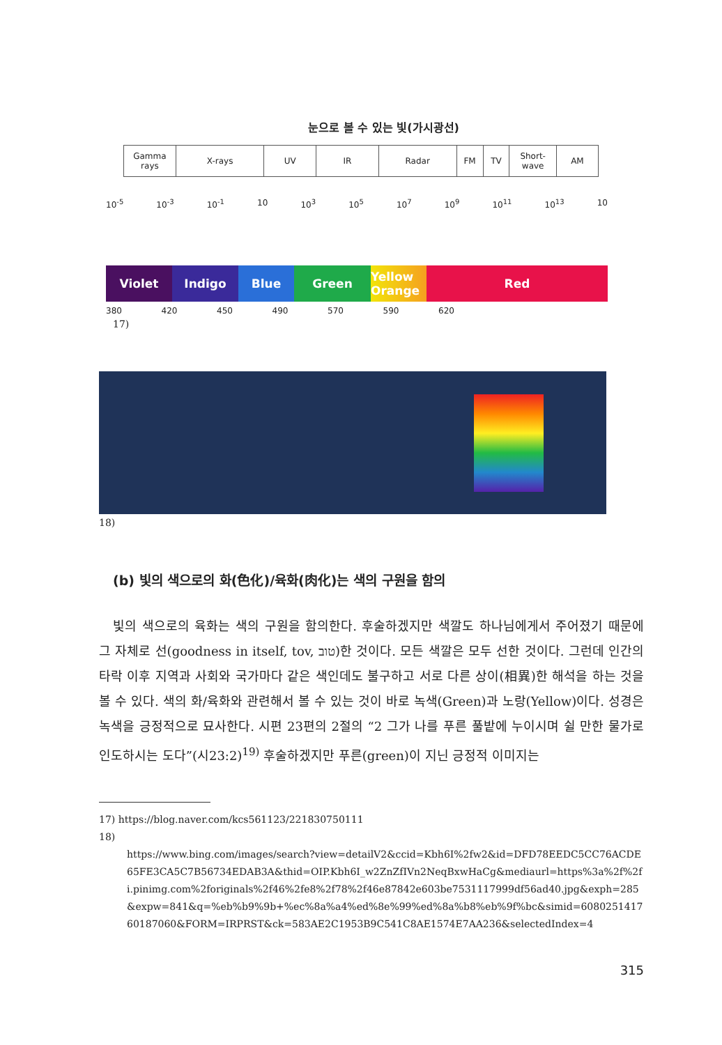눈으로 볼 수 있는 빛(가시광선)
Gamma rays X-rays UV IR Radar FM TV Short-wave AM
10<sup>-5</sup> 10<sup>-3</sup> 10<sup>-1</sup> 10 10<sup>3</sup> 10<sup>5</sup> 10<sup>7</sup> 10<sup>9</sup> 10<sup>11</sup> 10<sup>13</sup> 10
Violet Indigo Blue Green Yellow Orange
Red
380 420 450 490 570 590 620
17)
18)
(b) 빛의 색으로의 화(色化)/육화(肉化)는 색의 구원을 함의
빛의 색으로의 육화는 색의 구원을 함의한다. 후술하겠지만 색깔도 하나님에게서 주어졌기 때문에 그 자체로 선(goodness in itself, tov, טוב)한 것이다. 모든 색깔은 모두 선한 것이다. 그런데 인간의 타락 이후 지역과 사회와 국가마다 같은 색인데도 불구하고 서로 다른 상이(相異)한 해석을 하는 것을 볼 수 있다. 색의 화/육화와 관련해서 볼 수 있는 것이 바로 녹색(Green)과 노랑(Yellow)이다. 성경은 녹색을 긍정적으로 묘사한다. 시편 23편의 2절의 “2 그가 나를 푸른 풀밭에 누이시며 쉴 만한 물가로 인도하시는 도다”(시23:2)<sup>19)</sup> 후술하겠지만 푸른(green)이 지닌 긍정적 이미지는
17) https://blog.naver.com/kcs561123/221830750111
18)
https://www.bing.com/images/search?view=detailV2&ccid=Kbh6I%2fw2&id=DFD78EEDC5CC76ACDE65FE3CA5C7B56734EDAB3A&thid=OIP.Kbh6I_w2ZnZfIVn2NeqBxwHaCg&mediaurl=https%3a%2f%2fi.pinimg.com%2foriginals%2f46%2fe8%2f78%2f46e87842e603be7531117999df56ad40.jpg&exph=285&expw=841&q=%eb%b9%9b+%ec%8a%a4%ed%8e%99%ed%8a%b8%eb%9f%bc&simid=608025141760187060&FORM=IRPRST&ck=583AE2C1953B9C541C8AE1574E7AA236&selectedIndex=4
315